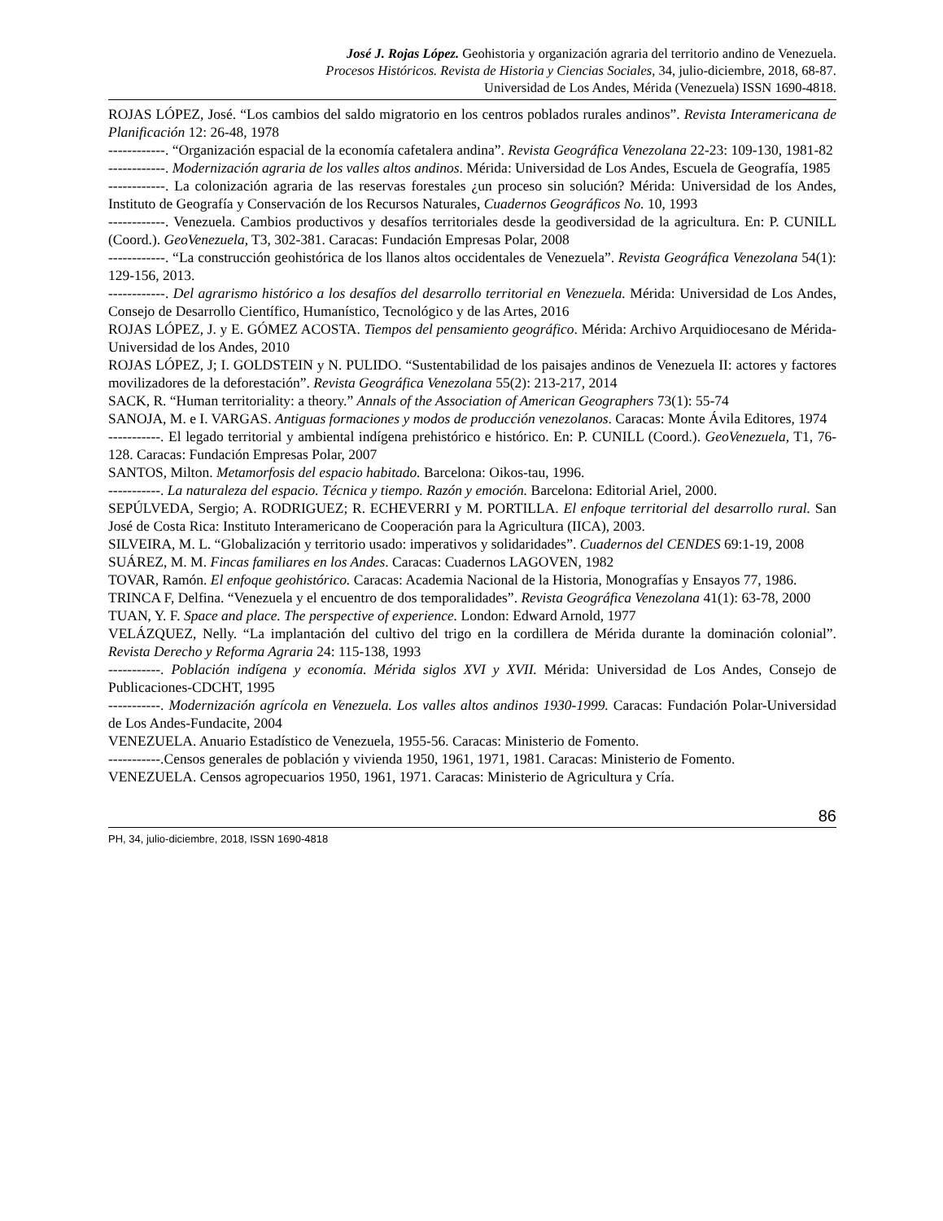José J. Rojas López. Geohistoria y organización agraria del territorio andino de Venezuela.
Procesos Históricos. Revista de Historia y Ciencias Sociales, 34, julio-diciembre, 2018, 68-87.
Universidad de Los Andes, Mérida (Venezuela) ISSN 1690-4818.
ROJAS LÓPEZ, José. “Los cambios del saldo migratorio en los centros poblados rurales andinos”. Revista Interamericana de Planificación 12: 26-48, 1978
------------. “Organización espacial de la economía cafetalera andina”. Revista Geográfica Venezolana 22-23: 109-130, 1981-82
------------. Modernización agraria de los valles altos andinos. Mérida: Universidad de Los Andes, Escuela de Geografía, 1985
------------. La colonización agraria de las reservas forestales ¿un proceso sin solución? Mérida: Universidad de los Andes, Instituto de Geografía y Conservación de los Recursos Naturales, Cuadernos Geográficos No. 10, 1993
------------. Venezuela. Cambios productivos y desafíos territoriales desde la geodiversidad de la agricultura. En: P. CUNILL (Coord.). GeoVenezuela, T3, 302-381. Caracas: Fundación Empresas Polar, 2008
------------. “La construcción geohistórica de los llanos altos occidentales de Venezuela”. Revista Geográfica Venezolana 54(1): 129-156, 2013.
------------. Del agrarismo histórico a los desafíos del desarrollo territorial en Venezuela. Mérida: Universidad de Los Andes, Consejo de Desarrollo Científico, Humanístico, Tecnológico y de las Artes, 2016
ROJAS LÓPEZ, J. y E. GÓMEZ ACOSTA. Tiempos del pensamiento geográfico. Mérida: Archivo Arquidiocesano de Mérida-Universidad de los Andes, 2010
ROJAS LÓPEZ, J; I. GOLDSTEIN y N. PULIDO. “Sustentabilidad de los paisajes andinos de Venezuela II: actores y factores movilizadores de la deforestación”. Revista Geográfica Venezolana 55(2): 213-217, 2014
SACK, R. “Human territoriality: a theory.” Annals of the Association of American Geographers 73(1): 55-74
SANOJA, M. e I. VARGAS. Antiguas formaciones y modos de producción venezolanos. Caracas: Monte Ávila Editores, 1974
-----------. El legado territorial y ambiental indígena prehistórico e histórico. En: P. CUNILL (Coord.). GeoVenezuela, T1, 76-128. Caracas: Fundación Empresas Polar, 2007
SANTOS, Milton. Metamorfosis del espacio habitado. Barcelona: Oikos-tau, 1996.
-----------. La naturaleza del espacio. Técnica y tiempo. Razón y emoción. Barcelona: Editorial Ariel, 2000.
SEPÚLVEDA, Sergio; A. RODRIGUEZ; R. ECHEVERRI y M. PORTILLA. El enfoque territorial del desarrollo rural. San José de Costa Rica: Instituto Interamericano de Cooperación para la Agricultura (IICA), 2003.
SILVEIRA, M. L. “Globalización y territorio usado: imperativos y solidaridades”. Cuadernos del CENDES 69:1-19, 2008
SUÁREZ, M. M. Fincas familiares en los Andes. Caracas: Cuadernos LAGOVEN, 1982
TOVAR, Ramón. El enfoque geohistórico. Caracas: Academia Nacional de la Historia, Monografías y Ensayos 77, 1986.
TRINCA F, Delfina. “Venezuela y el encuentro de dos temporalidades”. Revista Geográfica Venezolana 41(1): 63-78, 2000
TUAN, Y. F. Space and place. The perspective of experience. London: Edward Arnold, 1977
VELÁZQUEZ, Nelly. “La implantación del cultivo del trigo en la cordillera de Mérida durante la dominación colonial”. Revista Derecho y Reforma Agraria 24: 115-138, 1993
-----------. Población indígena y economía. Mérida siglos XVI y XVII. Mérida: Universidad de Los Andes, Consejo de Publicaciones-CDCHT, 1995
-----------. Modernización agrícola en Venezuela. Los valles altos andinos 1930-1999. Caracas: Fundación Polar-Universidad de Los Andes-Fundacite, 2004
VENEZUELA. Anuario Estadístico de Venezuela, 1955-56. Caracas: Ministerio de Fomento.
-----------.Censos generales de población y vivienda 1950, 1961, 1971, 1981. Caracas: Ministerio de Fomento.
VENEZUELA. Censos agropecuarios 1950, 1961, 1971. Caracas: Ministerio de Agricultura y Cría.
86
PH, 34, julio-diciembre, 2018, ISSN 1690-4818